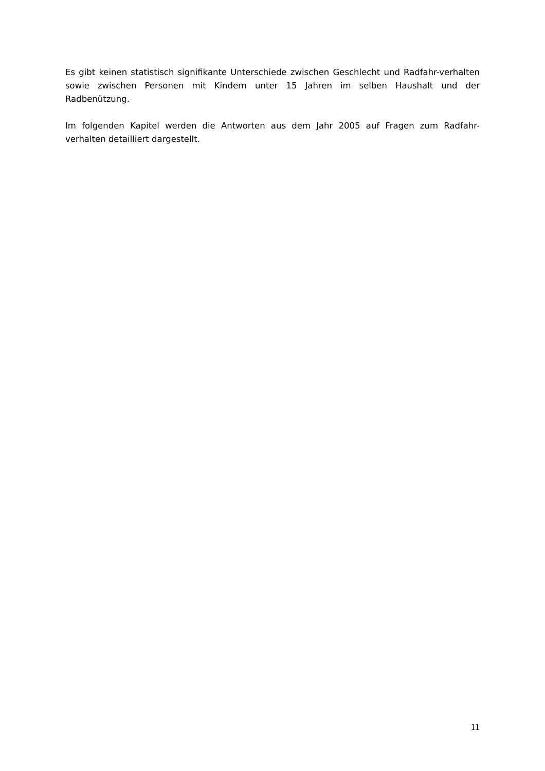Es gibt keinen statistisch signifikante Unterschiede zwischen Geschlecht und Radfahr-verhalten sowie zwischen Personen mit Kindern unter 15 Jahren im selben Haushalt und der Radbenützung.
Im folgenden Kapitel werden die Antworten aus dem Jahr 2005 auf Fragen zum Radfahr-verhalten detailliert dargestellt.
11